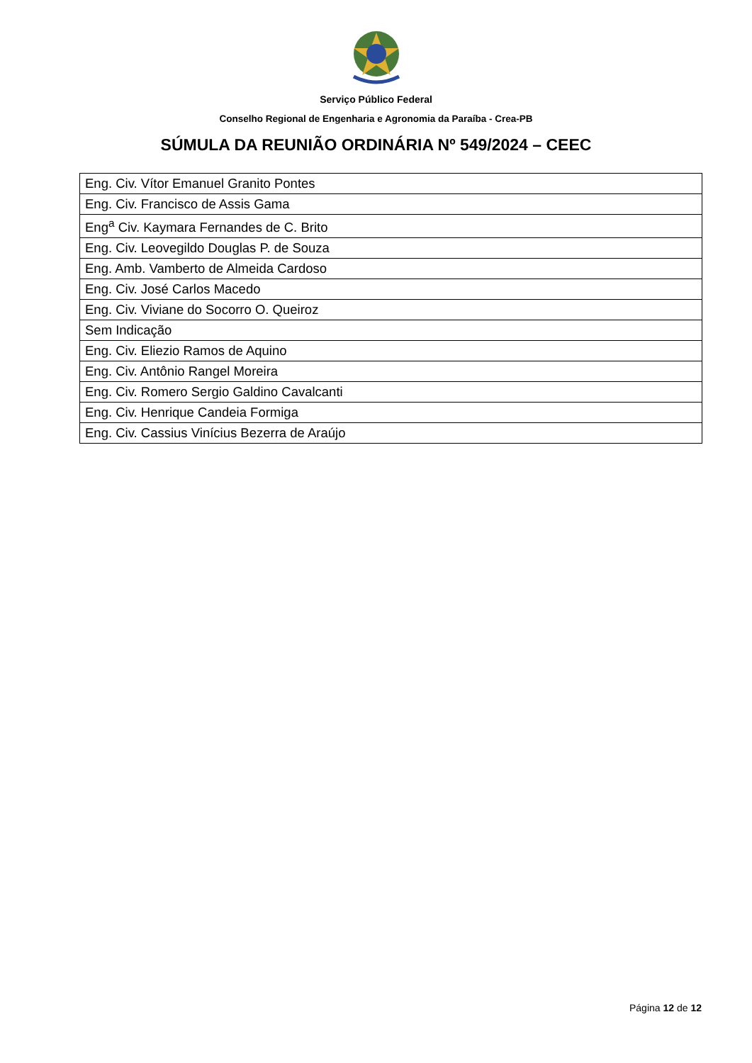Serviço Público Federal
Conselho Regional de Engenharia e Agronomia da Paraíba - Crea-PB
SÚMULA DA REUNIÃO ORDINÁRIA Nº 549/2024 – CEEC
| Eng. Civ. Vítor Emanuel Granito Pontes |
| Eng. Civ. Francisco de Assis Gama |
| Eng<sup>a</sup> Civ. Kaymara Fernandes de C. Brito |
| Eng. Civ. Leovegildo Douglas P. de Souza |
| Eng. Amb. Vamberto de Almeida Cardoso |
| Eng. Civ. José Carlos Macedo |
| Eng. Civ. Viviane do Socorro O. Queiroz |
| Sem Indicação |
| Eng. Civ. Eliezio Ramos de Aquino |
| Eng. Civ. Antônio Rangel Moreira |
| Eng. Civ. Romero Sergio Galdino Cavalcanti |
| Eng. Civ. Henrique Candeia Formiga |
| Eng. Civ. Cassius Vinícius Bezerra de Araújo |
Página 12 de 12